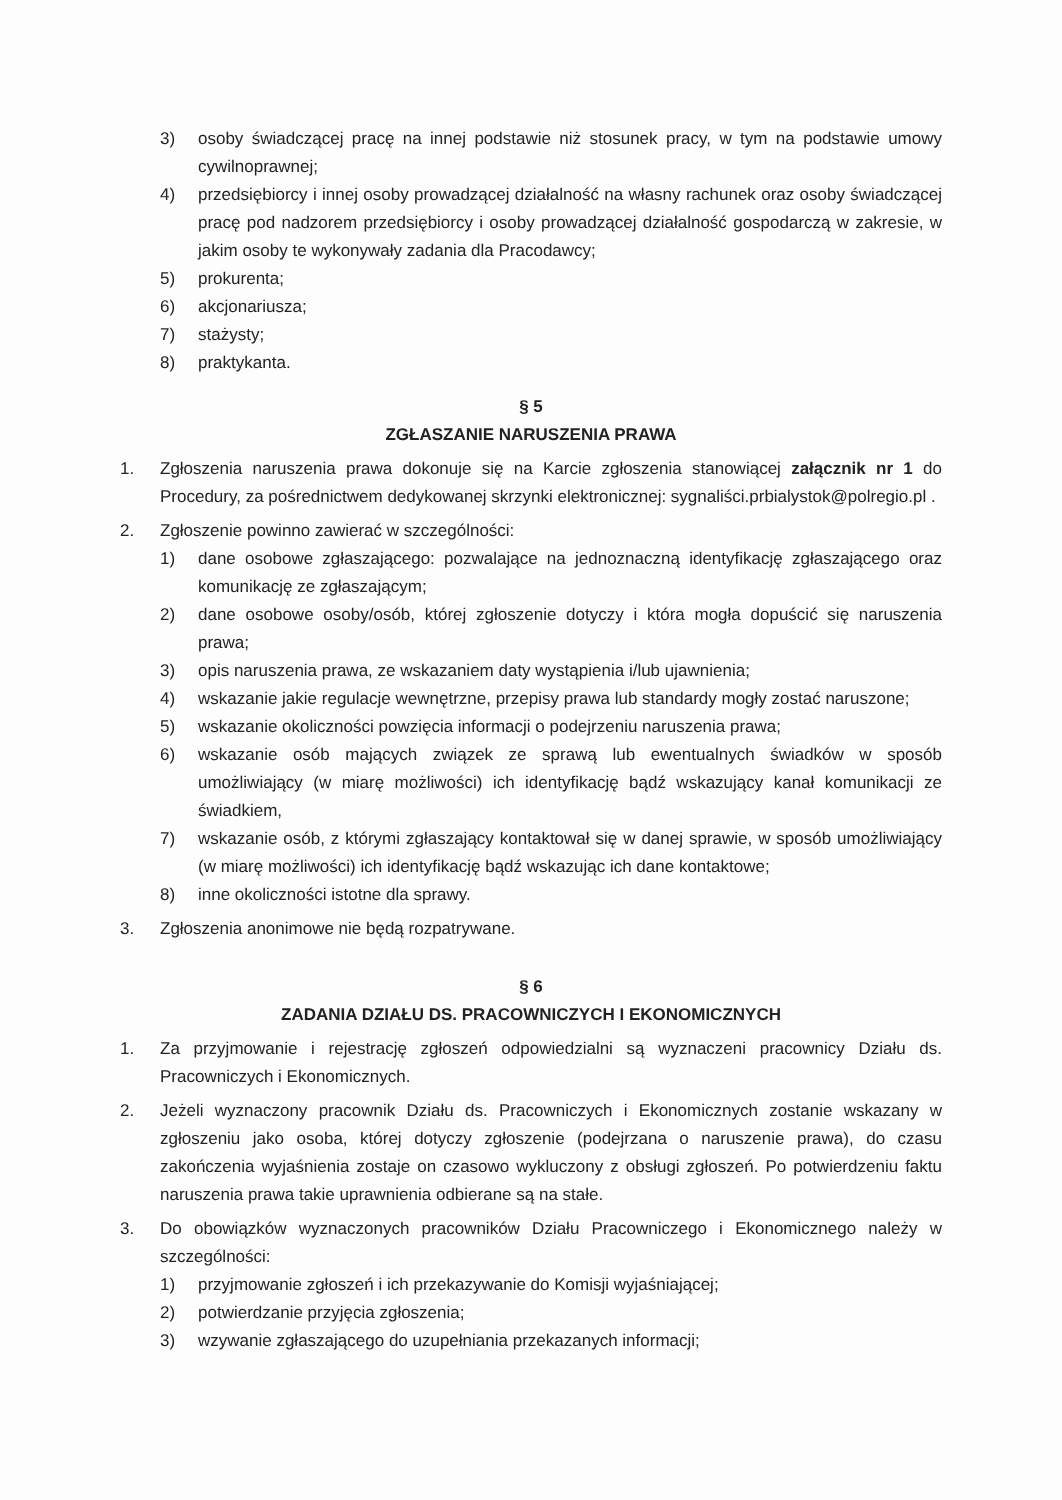3) osoby świadczącej pracę na innej podstawie niż stosunek pracy, w tym na podstawie umowy cywilnoprawnej;
4) przedsiębiorcy i innej osoby prowadzącej działalność na własny rachunek oraz osoby świadczącej pracę pod nadzorem przedsiębiorcy i osoby prowadzącej działalność gospodarczą w zakresie, w jakim osoby te wykonywały zadania dla Pracodawcy;
5) prokurenta;
6) akcjonariusza;
7) stażysty;
8) praktykanta.
§ 5
ZGŁASZANIE NARUSZENIA PRAWA
1. Zgłoszenia naruszenia prawa dokonuje się na Karcie zgłoszenia stanowiącej załącznik nr 1 do Procedury, za pośrednictwem dedykowanej skrzynki elektronicznej: sygnaliści.prbialystok@polregio.pl .
2. Zgłoszenie powinno zawierać w szczególności:
1) dane osobowe zgłaszającego: pozwalające na jednoznaczną identyfikację zgłaszającego oraz komunikację ze zgłaszającym;
2) dane osobowe osoby/osób, której zgłoszenie dotyczy i która mogła dopuścić się naruszenia prawa;
3) opis naruszenia prawa, ze wskazaniem daty wystąpienia i/lub ujawnienia;
4) wskazanie jakie regulacje wewnętrzne, przepisy prawa lub standardy mogły zostać naruszone;
5) wskazanie okoliczności powzięcia informacji o podejrzeniu naruszenia prawa;
6) wskazanie osób mających związek ze sprawą lub ewentualnych świadków w sposób umożliwiający (w miarę możliwości) ich identyfikację bądź wskazujący kanał komunikacji ze świadkiem,
7) wskazanie osób, z którymi zgłaszający kontaktował się w danej sprawie, w sposób umożliwiający (w miarę możliwości) ich identyfikację bądź wskazując ich dane kontaktowe;
8) inne okoliczności istotne dla sprawy.
3. Zgłoszenia anonimowe nie będą rozpatrywane.
§ 6
ZADANIA DZIAŁU DS. PRACOWNICZYCH I EKONOMICZNYCH
1. Za przyjmowanie i rejestrację zgłoszeń odpowiedzialni są wyznaczeni pracownicy Działu ds. Pracowniczych i Ekonomicznych.
2. Jeżeli wyznaczony pracownik Działu ds. Pracowniczych i Ekonomicznych zostanie wskazany w zgłoszeniu jako osoba, której dotyczy zgłoszenie (podejrzana o naruszenie prawa), do czasu zakończenia wyjaśnienia zostaje on czasowo wykluczony z obsługi zgłoszeń. Po potwierdzeniu faktu naruszenia prawa takie uprawnienia odbierane są na stałe.
3. Do obowiązków wyznaczonych pracowników Działu Pracowniczego i Ekonomicznego należy w szczególności:
1) przyjmowanie zgłoszeń i ich przekazywanie do Komisji wyjaśniającej;
2) potwierdzanie przyjęcia zgłoszenia;
3) wzywanie zgłaszającego do uzupełniania przekazanych informacji;